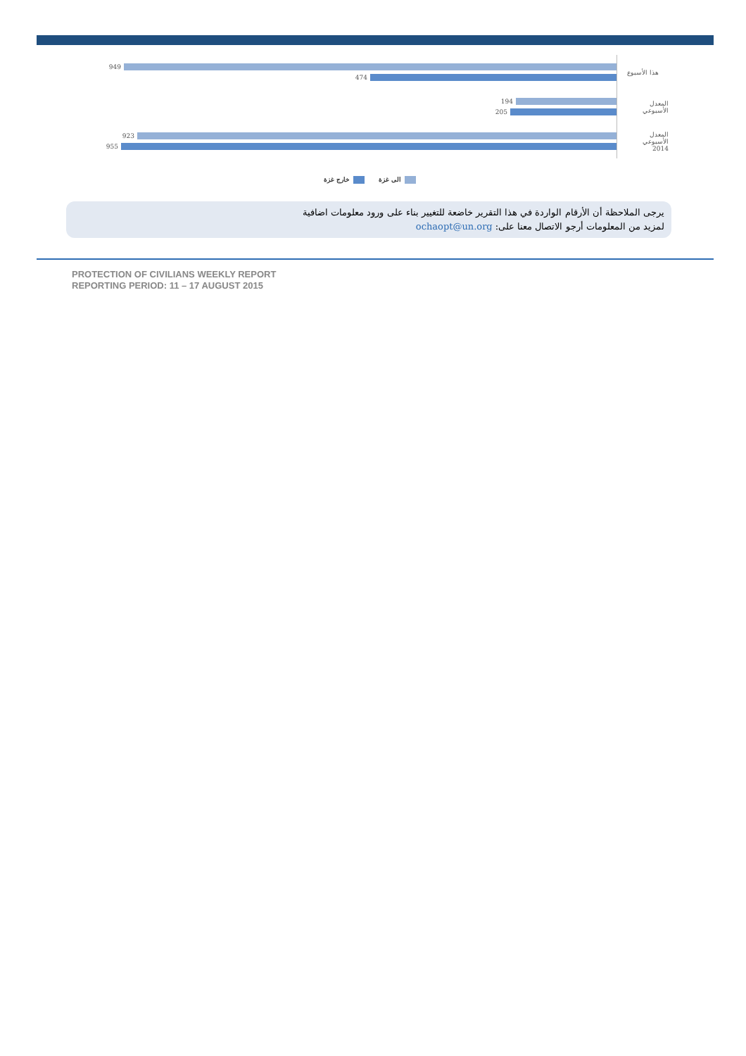949
474
هذا الأسبوع
194
205
المعدل الأسبوعي
923
955
المعدل الأسبوعي 2014
الى غزة خارج غزة
يرجى الملاحظة أن الأرقام الواردة في هذا التقرير خاضعة للتغيير بناء على ورود معلومات اضافية
لمزيد من المعلومات أرجو الاتصال معنا على: ochaopt@un.org
PROTECTION OF CIVILIANS WEEKLY REPORT
REPORTING PERIOD: 11 – 17 AUGUST 2015